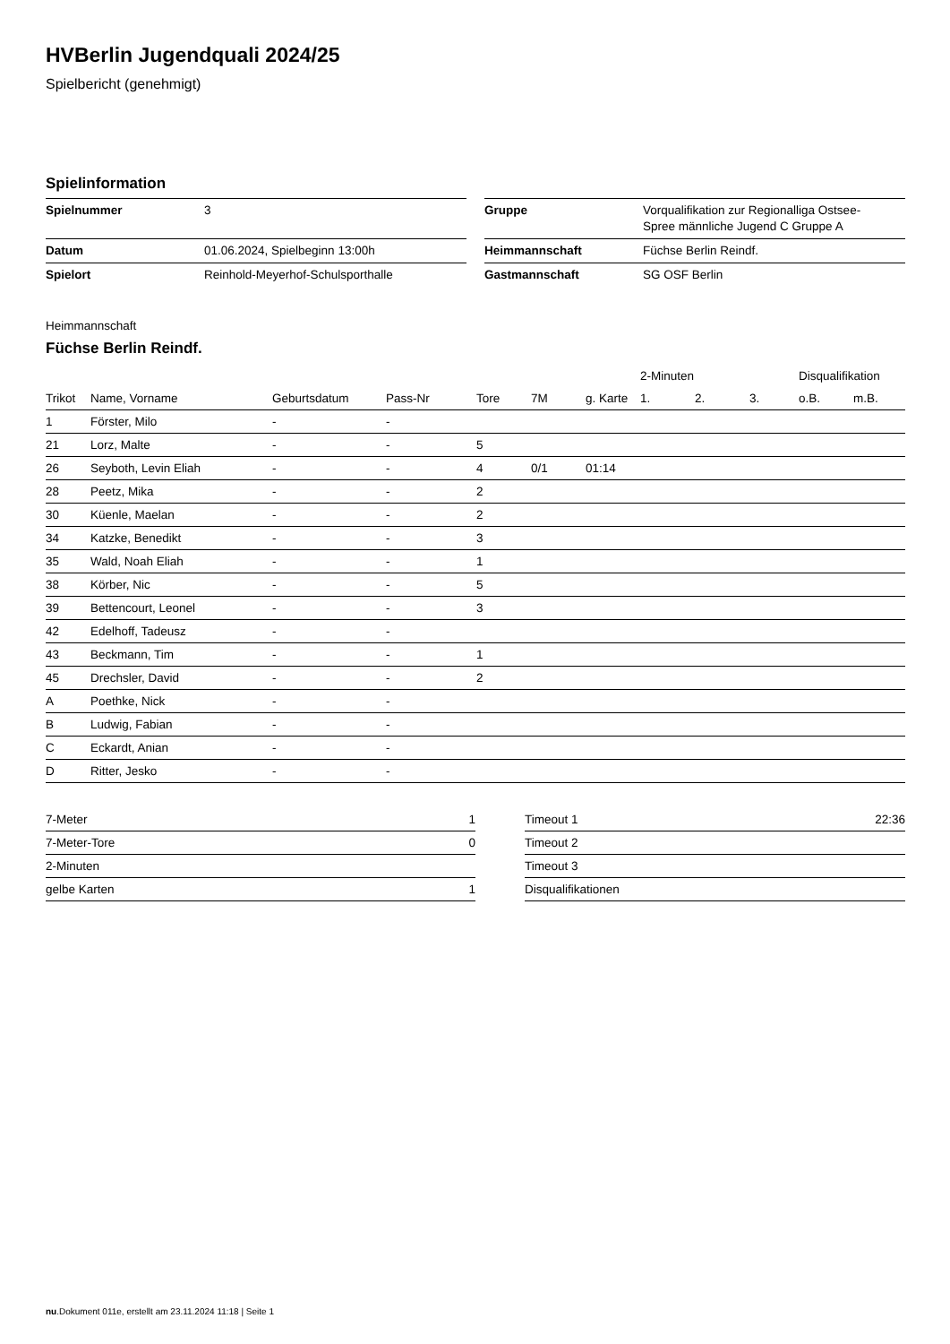HVBerlin Jugendquali 2024/25
Spielbericht (genehmigt)
Spielinformation
| Spielnummer | 3 |
| Datum | 01.06.2024, Spielbeginn 13:00h |
| Spielort | Reinhold-Meyerhof-Schulsporthalle |
| Gruppe | Vorqualifikation zur Regionalliga Ostsee- Spree männliche Jugend C Gruppe A |
| Heimmannschaft | Füchse Berlin Reindf. |
| Gastmannschaft | SG OSF Berlin |
Heimmannschaft
Füchse Berlin Reindf.
| | | | | | | | 2-Minuten | | | Disqualifikation | |
| --- | --- | --- | --- | --- | --- | --- | --- | --- | --- | --- | --- |
| Trikot | Name, Vorname | Geburtsdatum | Pass-Nr | Tore | 7M | g. Karte | 1. | 2. | 3. | o.B. | m.B. |
| 1 | Förster, Milo | - | - | | | | | | | | |
| 21 | Lorz, Malte | - | - | 5 | | | | | | | |
| 26 | Seyboth, Levin Eliah | - | - | 4 | 0/1 | 01:14 | | | | | |
| 28 | Peetz, Mika | - | - | 2 | | | | | | | |
| 30 | Küenle, Maelan | - | - | 2 | | | | | | | |
| 34 | Katzke, Benedikt | - | - | 3 | | | | | | | |
| 35 | Wald, Noah Eliah | - | - | 1 | | | | | | | |
| 38 | Körber, Nic | - | - | 5 | | | | | | | |
| 39 | Bettencourt, Leonel | - | - | 3 | | | | | | | |
| 42 | Edelhoff, Tadeusz | - | - | | | | | | | | |
| 43 | Beckmann, Tim | - | - | 1 | | | | | | | |
| 45 | Drechsler, David | - | - | 2 | | | | | | | |
| A | Poethke, Nick | - | - | | | | | | | | |
| B | Ludwig, Fabian | - | - | | | | | | | | |
| C | Eckardt, Anian | - | - | | | | | | | | |
| D | Ritter, Jesko | - | - | | | | | | | | |
| 7-Meter | 1 |
| 7-Meter-Tore | 0 |
| 2-Minuten | |
| gelbe Karten | 1 |
| Timeout 1 | 22:36 |
| Timeout 2 | |
| Timeout 3 | |
| Disqualifikationen | |
nu.Dokument 011e, erstellt am 23.11.2024 11:18 | Seite 1